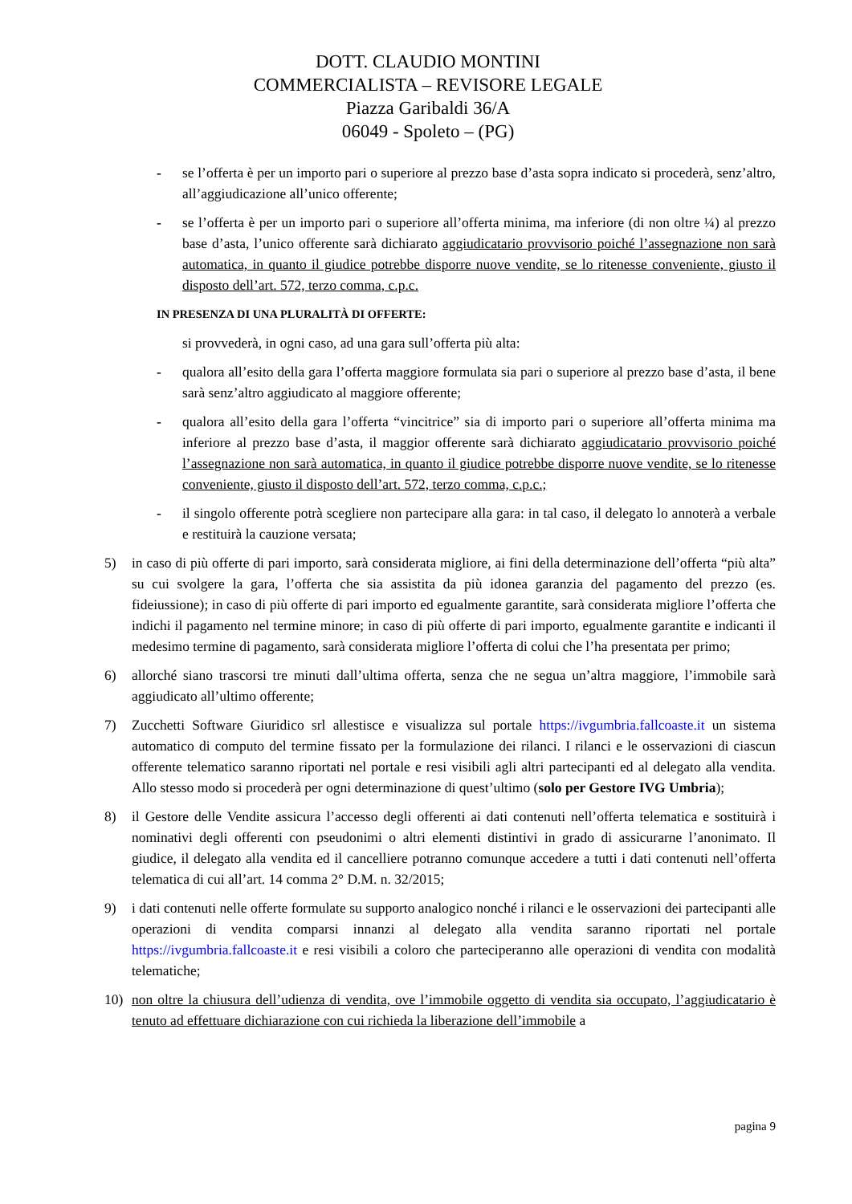DOTT. CLAUDIO MONTINI
COMMERCIALISTA – REVISORE LEGALE
Piazza Garibaldi 36/A
06049 - Spoleto – (PG)
- se l’offerta è per un importo pari o superiore al prezzo base d’asta sopra indicato si procederà, senz’altro, all’aggiudicazione all’unico offerente;
- se l’offerta è per un importo pari o superiore all’offerta minima, ma inferiore (di non oltre ¼) al prezzo base d’asta, l’unico offerente sarà dichiarato aggiudicatario provvisorio poiché l’assegnazione non sarà automatica, in quanto il giudice potrebbe disporre nuove vendite, se lo ritenesse conveniente, giusto il disposto dell’art. 572, terzo comma, c.p.c.
IN PRESENZA DI UNA PLURALITÀ DI OFFERTE:
si provvederà, in ogni caso, ad una gara sull’offerta più alta:
- qualora all’esito della gara l’offerta maggiore formulata sia pari o superiore al prezzo base d’asta, il bene sarà senz’altro aggiudicato al maggiore offerente;
- qualora all’esito della gara l’offerta “vincitrice” sia di importo pari o superiore all’offerta minima ma inferiore al prezzo base d’asta, il maggior offerente sarà dichiarato aggiudicatario provvisorio poiché l’assegnazione non sarà automatica, in quanto il giudice potrebbe disporre nuove vendite, se lo ritenesse conveniente, giusto il disposto dell’art. 572, terzo comma, c.p.c.;
- il singolo offerente potrà scegliere non partecipare alla gara: in tal caso, il delegato lo annoterà a verbale e restituirà la cauzione versata;
5) in caso di più offerte di pari importo, sarà considerata migliore, ai fini della determinazione dell’offerta “più alta” su cui svolgere la gara, l’offerta che sia assistita da più idonea garanzia del pagamento del prezzo (es. fideiussione); in caso di più offerte di pari importo ed egualmente garantite, sarà considerata migliore l’offerta che indichi il pagamento nel termine minore; in caso di più offerte di pari importo, egualmente garantite e indicanti il medesimo termine di pagamento, sarà considerata migliore l’offerta di colui che l’ha presentata per primo;
6) allorché siano trascorsi tre minuti dall’ultima offerta, senza che ne segua un’altra maggiore, l’immobile sarà aggiudicato all’ultimo offerente;
7) Zucchetti Software Giuridico srl allestisce e visualizza sul portale https://ivgumbria.fallcoaste.it un sistema automatico di computo del termine fissato per la formulazione dei rilanci. I rilanci e le osservazioni di ciascun offerente telematico saranno riportati nel portale e resi visibili agli altri partecipanti ed al delegato alla vendita. Allo stesso modo si procederà per ogni determinazione di quest’ultimo (solo per Gestore IVG Umbria);
8) il Gestore delle Vendite assicura l’accesso degli offerenti ai dati contenuti nell’offerta telematica e sostituirà i nominativi degli offerenti con pseudonimi o altri elementi distintivi in grado di assicurarne l’anonimato. Il giudice, il delegato alla vendita ed il cancelliere potranno comunque accedere a tutti i dati contenuti nell’offerta telematica di cui all’art. 14 comma 2° D.M. n. 32/2015;
9) i dati contenuti nelle offerte formulate su supporto analogico nonché i rilanci e le osservazioni dei partecipanti alle operazioni di vendita comparsi innanzi al delegato alla vendita saranno riportati nel portale https://ivgumbria.fallcoaste.it e resi visibili a coloro che parteciperanno alle operazioni di vendita con modalità telematiche;
10) non oltre la chiusura dell’udienza di vendita, ove l’immobile oggetto di vendita sia occupato, l’aggiudicatario è tenuto ad effettuare dichiarazione con cui richieda la liberazione dell’immobile a
pagina 9